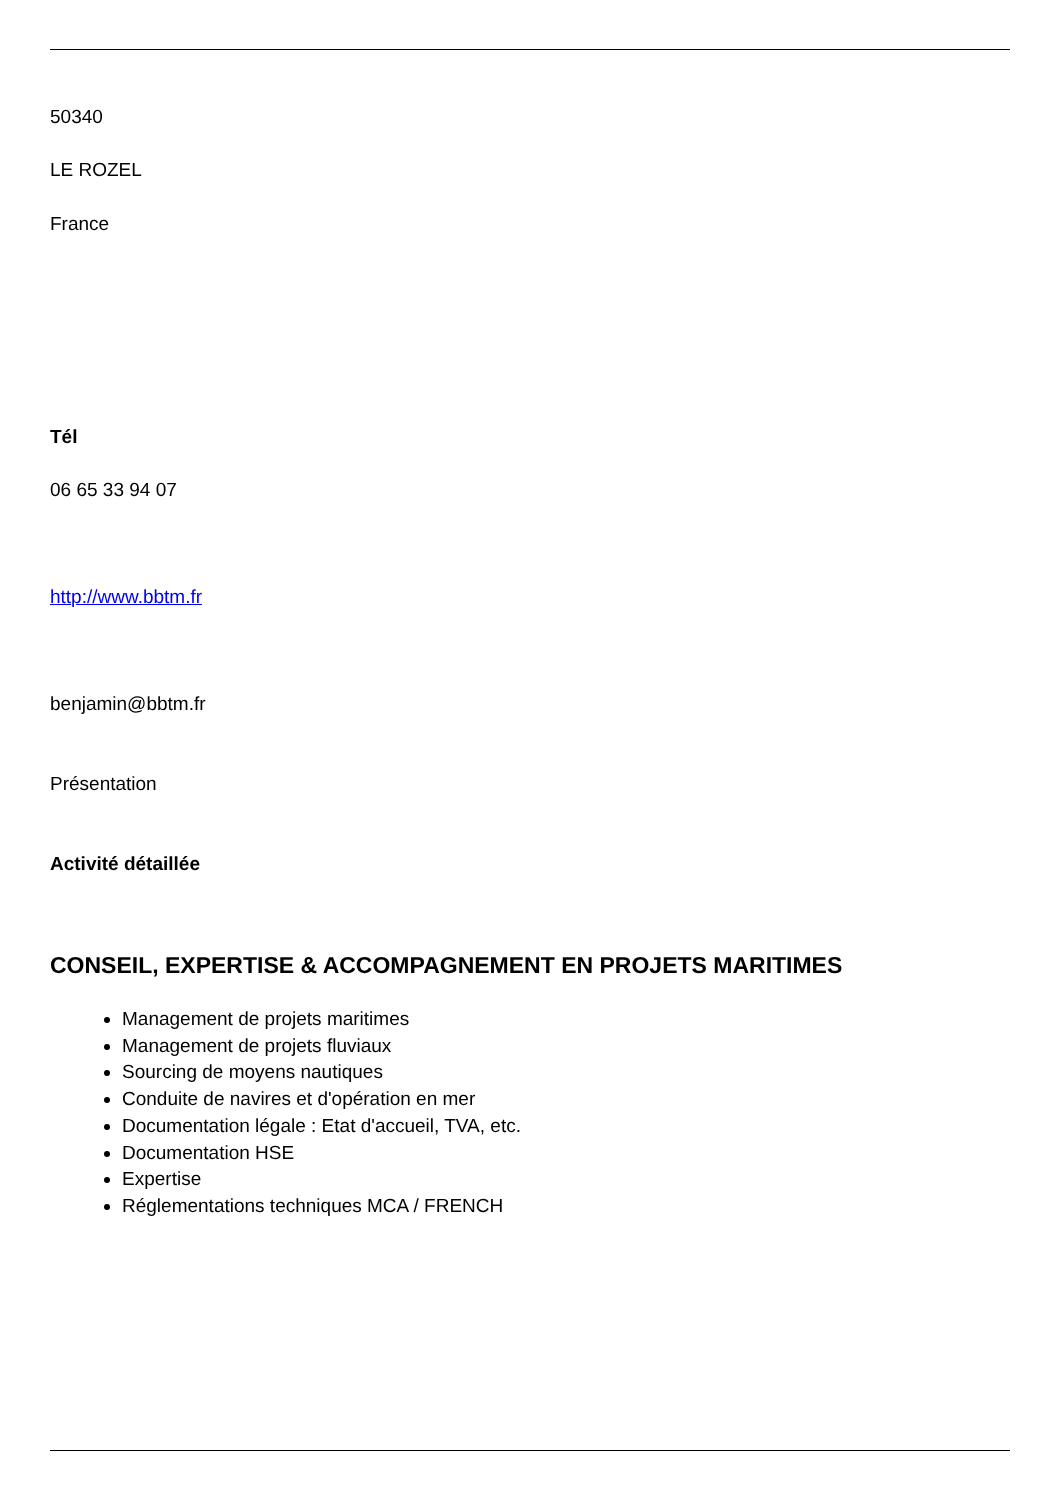50340
LE ROZEL
France
Tél
06 65 33 94 07
http://www.bbtm.fr
benjamin@bbtm.fr
Présentation
Activité détaillée
CONSEIL, EXPERTISE & ACCOMPAGNEMENT EN PROJETS MARITIMES
Management de projets maritimes
Management de projets fluviaux
Sourcing de moyens nautiques
Conduite de navires et d'opération en mer
Documentation légale : Etat d'accueil, TVA, etc.
Documentation HSE
Expertise
Réglementations techniques MCA / FRENCH